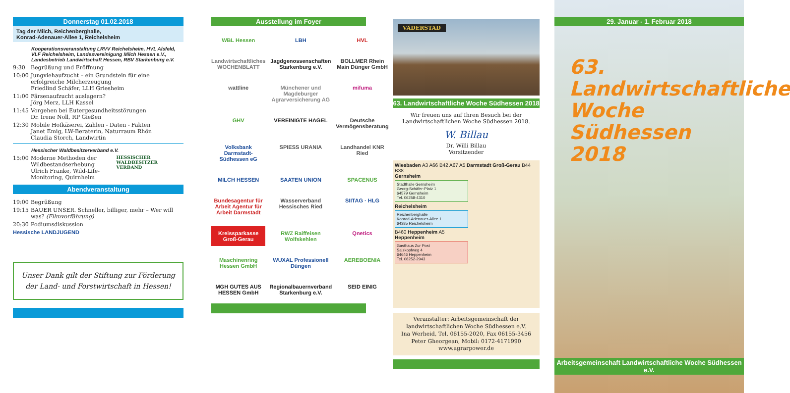Donnerstag 01.02.2018
Tag der Milch, Reichenberghalle,
Konrad-Adenauer-Allee 1, Reichelsheim
Kooperationsveranstaltung LRVV Reichelsheim, HVL Alsfeld, VLF Reichelsheim, Landesvereinigung Milch Hessen e.V., Landesbetrieb Landwirtschaft Hessen, RBV Starkenburg e.V.
9:30 Begrüßung und Eröffnung
10:00 Jungviehaufzucht – ein Grundstein für eine erfolgreiche Milcherzeugung
Friedlind Schäfer, LLH Griesheim
11:00 Färsenaufzucht auslagern?
Jörg Merz, LLH Kassel
11:45 Vorgehen bei Eutergesundheitsstörungen
Dr. Irene Noll, RP Gießen
12:30 Mobile Hofkäserei, Zahlen - Daten - Fakten
Janet Emig, LW-Beraterin, Naturraum Rhön
Claudia Storch, Landwirtin
Hessischer Waldbesitzerverband e.V.
15:00 Moderne Methoden der Wildbestandserhebung
Ulrich Franke, Wild-Life-Monitoring, Quirnheim HESSISCHER WALDBESITZER VERBAND
Abendveranstaltung
19:00 Begrüßung
19:15 BAUER UNSER. Schneller, billiger, mehr – Wer will was? (Filmvorführung)
20:30 Podiumsdiskussion
Hessische LANDJUGEND
Unser Dank gilt der Stiftung zur Förderung der Land- und Forstwirtschaft in Hessen!
Ausstellung im Foyer
WBL Hessen
LBH
HVL
Landwirtschaftliches WOCHENBLATT
Jagdgenossenschaften Starkenburg e.V.
BOLLMER Rhein Main Dünger GmbH
wattline
Münchener und Magdeburger Agrarversicherung AG
mifuma
GHV
VEREINIGTE HAGEL
Deutsche Vermögensberatung
Volksbank Darmstadt-Südhessen eG
SPIESS URANIA
Landhandel KNR Ried
MILCH HESSEN
SAATEN UNION
SPACENUS
Bundesagentur für Arbeit Agentur für Arbeit Darmstadt
Wasserverband Hessisches Ried
SIITAG · HLG
Kreissparkasse Groß-Gerau
RWZ Raiffeisen Wolfskehlen
Qnetics
Maschinenring Hessen GmbH
WUXAL Professionell Düngen
AEREBOENIA
MGH GUTES AUS HESSEN GmbH
Regionalbauernverband Starkenburg e.V.
SEID EINIG
VÄDERSTAD
63. Landwirtschaftliche Woche Südhessen 2018
Wir freuen uns auf Ihren Besuch bei der Landwirtschaftlichen Woche Südhessen 2018.
W. Billau
Dr. Willi Billau
Vorsitzender
Wiesbaden A3 A66 B42 A67 A5 Darmstadt Groß-Gerau B44 B38
Gernsheim
Stadthalle Gernsheim
Georg-Schäfer-Platz 1
64579 Gernsheim
Tel. 06258-4310
Reichelsheim
Reichenberghalle
Konrad-Adenauer-Allee 1
64385 Reichelsheim
B460 Heppenheim A5
Heppenheim
Gasthaus Zur Post
Salzkopfweg 4
64646 Heppenheim
Tel. 06252-2943
Veranstalter: Arbeitsgemeinschaft der landwirtschaftlichen Woche Südhessen e.V.
Ina Werheid, Tel. 06155-2020, Fax 06155-3456
Peter Gheorgean, Mobil: 0172-4171990
www.agrarpower.de
29. Januar - 1. Februar 2018
63.
Landwirtschaftliche
Woche
Südhessen 2018
Arbeitsgemeinschaft Landwirtschaftliche Woche Südhessen e.V.